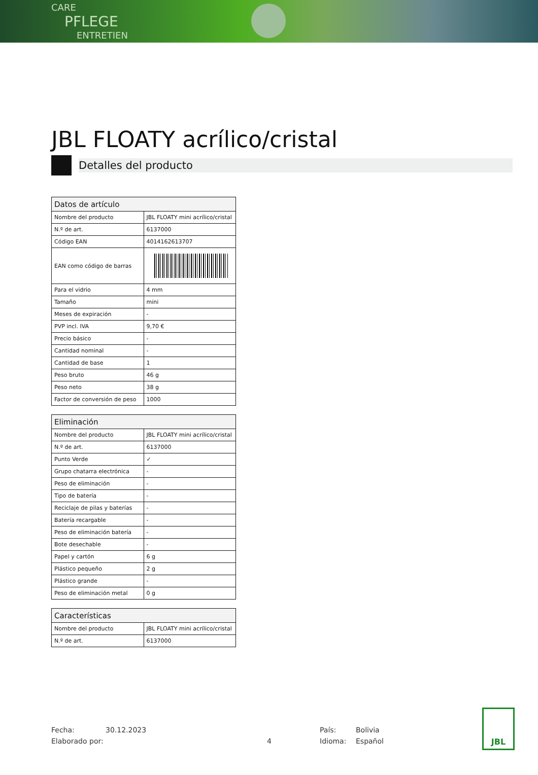CARE
PFLEGE
ENTRETIEN
JBL FLOATY acrílico/cristal
Detalles del producto
| Datos de artículo | |
| --- | --- |
| Nombre del producto | JBL FLOATY mini acrílico/cristal |
| N.º de art. | 6137000 |
| Código EAN | 4014162613707 |
| EAN como código de barras | |
| Para el vidrio | 4 mm |
| Tamaño | mini |
| Meses de expiración | - |
| PVP incl. IVA | 9,70 € |
| Precio básico | - |
| Cantidad nominal | - |
| Cantidad de base | 1 |
| Peso bruto | 46 g |
| Peso neto | 38 g |
| Factor de conversión de peso | 1000 |
| Eliminación | |
| --- | --- |
| Nombre del producto | JBL FLOATY mini acrílico/cristal |
| N.º de art. | 6137000 |
| Punto Verde | ✓ |
| Grupo chatarra electrónica | - |
| Peso de eliminación | - |
| Tipo de batería | - |
| Reciclaje de pilas y baterías | - |
| Batería recargable | - |
| Peso de eliminación batería | - |
| Bote desechable | - |
| Papel y cartón | 6 g |
| Plástico pequeño | 2 g |
| Plástico grande | - |
| Peso de eliminación metal | 0 g |
| Características | |
| --- | --- |
| Nombre del producto | JBL FLOATY mini acrílico/cristal |
| N.º de art. | 6137000 |
Fecha:
Elaborado por:
30.12.2023
4 País:
Idioma:
Bolivia
Español
JBL